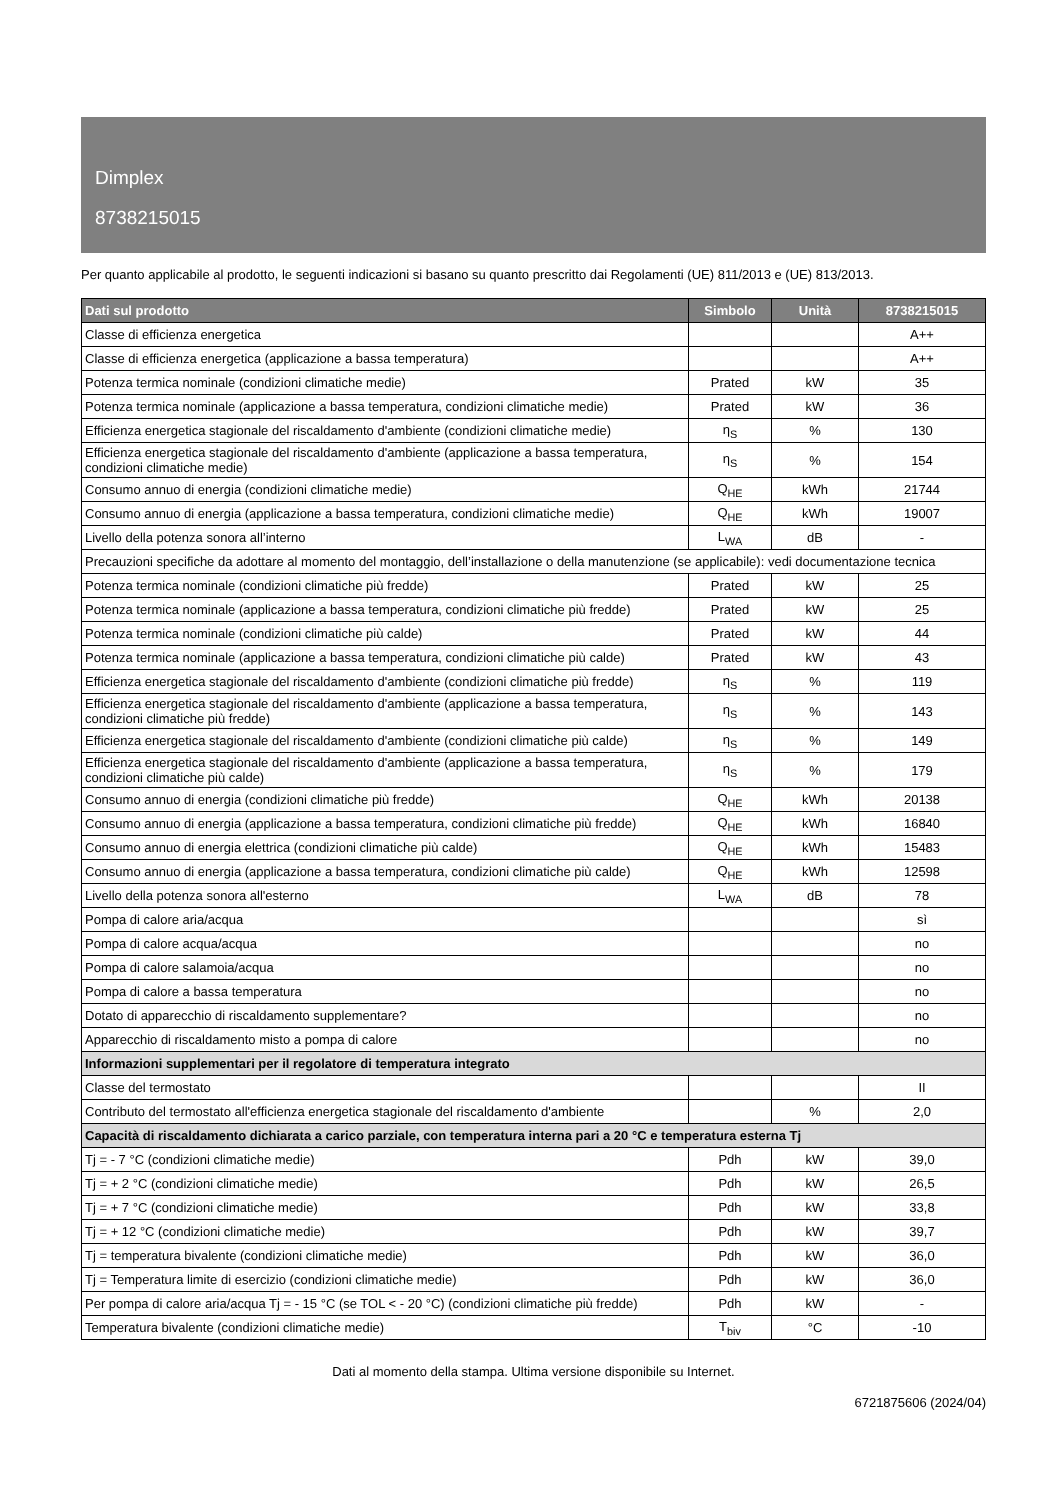Dimplex
8738215015
Per quanto applicabile al prodotto, le seguenti indicazioni si basano su quanto prescritto dai Regolamenti (UE) 811/2013 e (UE) 813/2013.
| Dati sul prodotto | Simbolo | Unità | 8738215015 |
| --- | --- | --- | --- |
| Classe di efficienza energetica | | | A++ |
| Classe di efficienza energetica (applicazione a bassa temperatura) | | | A++ |
| Potenza termica nominale (condizioni climatiche medie) | Prated | kW | 35 |
| Potenza termica nominale (applicazione a bassa temperatura, condizioni climatiche medie) | Prated | kW | 36 |
| Efficienza energetica stagionale del riscaldamento d'ambiente (condizioni climatiche medie) | η<sub>S</sub> | % | 130 |
| Efficienza energetica stagionale del riscaldamento d'ambiente (applicazione a bassa temperatura, condizioni climatiche medie) | η<sub>S</sub> | % | 154 |
| Consumo annuo di energia (condizioni climatiche medie) | Q<sub>HE</sub> | kWh | 21744 |
| Consumo annuo di energia (applicazione a bassa temperatura, condizioni climatiche medie) | Q<sub>HE</sub> | kWh | 19007 |
| Livello della potenza sonora all’interno | L<sub>WA</sub> | dB | - |
| Precauzioni specifiche da adottare al momento del montaggio, dell’installazione o della manutenzione (se applicabile): vedi documentazione tecnica | | | |
| Potenza termica nominale (condizioni climatiche più fredde) | Prated | kW | 25 |
| Potenza termica nominale (applicazione a bassa temperatura, condizioni climatiche più fredde) | Prated | kW | 25 |
| Potenza termica nominale (condizioni climatiche più calde) | Prated | kW | 44 |
| Potenza termica nominale (applicazione a bassa temperatura, condizioni climatiche più calde) | Prated | kW | 43 |
| Efficienza energetica stagionale del riscaldamento d'ambiente (condizioni climatiche più fredde) | η<sub>S</sub> | % | 119 |
| Efficienza energetica stagionale del riscaldamento d'ambiente (applicazione a bassa temperatura, condizioni climatiche più fredde) | η<sub>S</sub> | % | 143 |
| Efficienza energetica stagionale del riscaldamento d'ambiente (condizioni climatiche più calde) | η<sub>S</sub> | % | 149 |
| Efficienza energetica stagionale del riscaldamento d'ambiente (applicazione a bassa temperatura, condizioni climatiche più calde) | η<sub>S</sub> | % | 179 |
| Consumo annuo di energia (condizioni climatiche più fredde) | Q<sub>HE</sub> | kWh | 20138 |
| Consumo annuo di energia (applicazione a bassa temperatura, condizioni climatiche più fredde) | Q<sub>HE</sub> | kWh | 16840 |
| Consumo annuo di energia elettrica (condizioni climatiche più calde) | Q<sub>HE</sub> | kWh | 15483 |
| Consumo annuo di energia (applicazione a bassa temperatura, condizioni climatiche più calde) | Q<sub>HE</sub> | kWh | 12598 |
| Livello della potenza sonora all'esterno | L<sub>WA</sub> | dB | 78 |
| Pompa di calore aria/acqua | | | sì |
| Pompa di calore acqua/acqua | | | no |
| Pompa di calore salamoia/acqua | | | no |
| Pompa di calore a bassa temperatura | | | no |
| Dotato di apparecchio di riscaldamento supplementare? | | | no |
| Apparecchio di riscaldamento misto a pompa di calore | | | no |
| Informazioni supplementari per il regolatore di temperatura integrato | | | |
| Classe del termostato | | | II |
| Contributo del termostato all'efficienza energetica stagionale del riscaldamento d'ambiente | | % | 2,0 |
| Capacità di riscaldamento dichiarata a carico parziale, con temperatura interna pari a 20 °C e temperatura esterna Tj | | | |
| Tj = - 7 °C (condizioni climatiche medie) | Pdh | kW | 39,0 |
| Tj = + 2 °C (condizioni climatiche medie) | Pdh | kW | 26,5 |
| Tj = + 7 °C (condizioni climatiche medie) | Pdh | kW | 33,8 |
| Tj = + 12 °C (condizioni climatiche medie) | Pdh | kW | 39,7 |
| Tj = temperatura bivalente (condizioni climatiche medie) | Pdh | kW | 36,0 |
| Tj = Temperatura limite di esercizio (condizioni climatiche medie) | Pdh | kW | 36,0 |
| Per pompa di calore aria/acqua Tj = - 15 °C (se TOL < - 20 °C) (condizioni climatiche più fredde) | Pdh | kW | - |
| Temperatura bivalente (condizioni climatiche medie) | T<sub>biv</sub> | °C | -10 |
Dati al momento della stampa. Ultima versione disponibile su Internet.
6721875606 (2024/04)